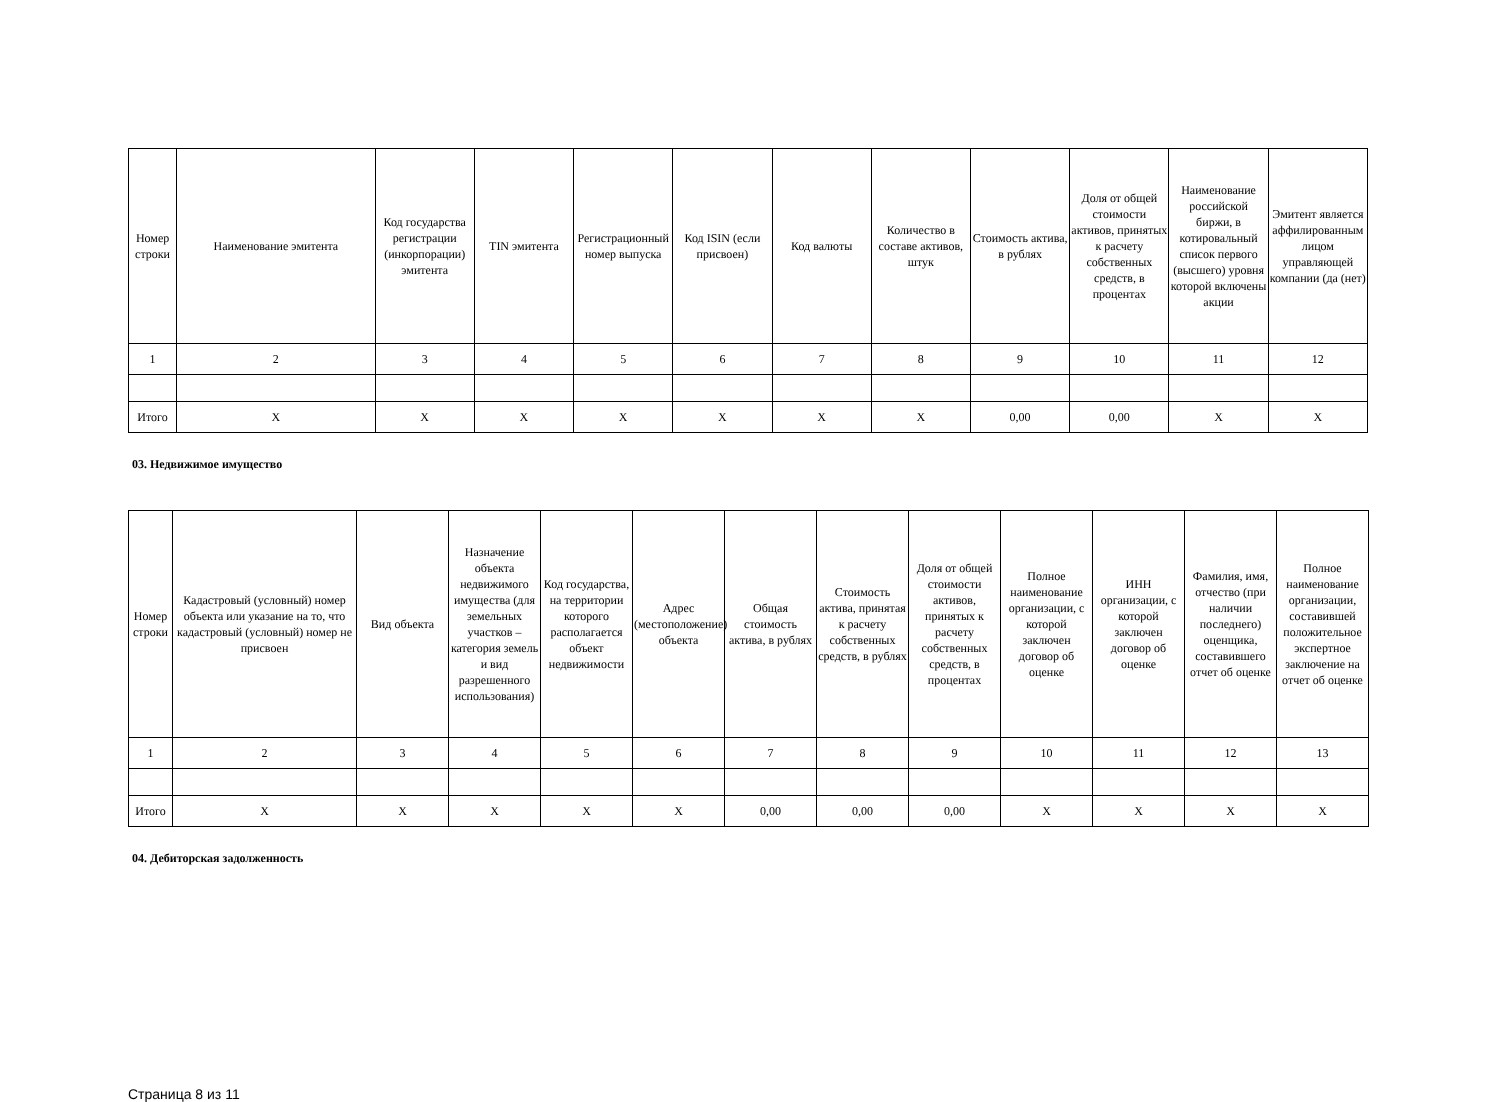| Номер строки | Наименование эмитента | Код государства регистрации (инкорпорации) эмитента | TIN эмитента | Регистрационный номер выпуска | Код ISIN (если присвоен) | Код валюты | Количество в составе активов, штук | Стоимость актива, в рублях | Доля от общей стоимости активов, принятых к расчету собственных средств, в процентах | Наименование российской биржи, в котировальный список первого (высшего) уровня которой включены акции | Эмитент является аффилированным лицом управляющей компании (да (нет) |
| --- | --- | --- | --- | --- | --- | --- | --- | --- | --- | --- | --- |
| 1 | 2 | 3 | 4 | 5 | 6 | 7 | 8 | 9 | 10 | 11 | 12 |
| Итого | X | X | X | X | X | X | X | 0,00 | 0,00 | X | X |
03. Недвижимое имущество
| Номер строки | Кадастровый (условный) номер объекта или указание на то, что кадастровый (условный) номер не присвоен | Вид объекта | Назначение объекта недвижимого имущества (для земельных участков – категория земель и вид разрешенного использования) | Код государства, на территории которого располагается объект недвижимости | Адрес (местоположение) объекта | Общая стоимость актива, в рублях | Стоимость актива, принятая к расчету собственных средств, в рублях | Доля от общей стоимости активов, принятых к расчету собственных средств, в процентах | Полное наименование организации, с которой заключен договор об оценке | ИНН организации, с которой заключен договор об оценке | Фамилия, имя, отчество (при наличии последнего) оценщика, составившего отчет об оценке | Полное наименование организации, составившей положительное экспертное заключение на отчет об оценке |
| --- | --- | --- | --- | --- | --- | --- | --- | --- | --- | --- | --- | --- |
| 1 | 2 | 3 | 4 | 5 | 6 | 7 | 8 | 9 | 10 | 11 | 12 | 13 |
| Итого | X | X | X | X | X | 0,00 | 0,00 | 0,00 | X | X | X | X |
04. Дебиторская задолженность
Страница 8 из 11